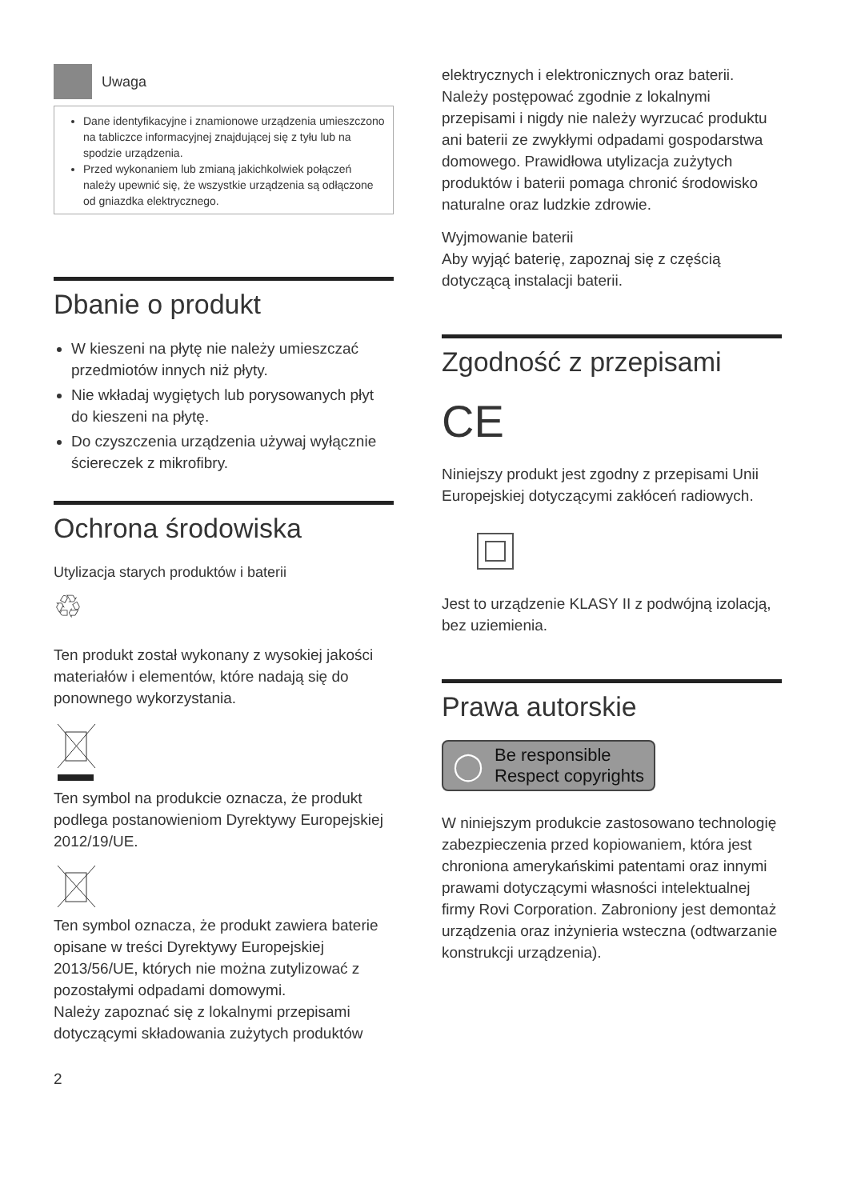Uwaga
Dane identyfikacyjne i znamionowe urządzenia umieszczono na tabliczce informacyjnej znajdującej się z tyłu lub na spodzie urządzenia.
Przed wykonaniem lub zmianą jakichkolwiek połączeń należy upewnić się, że wszystkie urządzenia są odłączone od gniazdka elektrycznego.
Dbanie o produkt
W kieszeni na płytę nie należy umieszczać przedmiotów innych niż płyty.
Nie wkładaj wygiętych lub porysowanych płyt do kieszeni na płytę.
Do czyszczenia urządzenia używaj wyłącznie ściereczek z mikrofibry.
Ochrona środowiska
Utylizacja starych produktów i baterii
♲
Ten produkt został wykonany z wysokiej jakości materiałów i elementów, które nadają się do ponownego wykorzystania.
Ten symbol na produkcie oznacza, że produkt podlega postanowieniom Dyrektywy Europejskiej 2012/19/UE.
Ten symbol oznacza, że produkt zawiera baterie opisane w treści Dyrektywy Europejskiej 2013/56/UE, których nie można zutylizować z pozostałymi odpadami domowymi.
Należy zapoznać się z lokalnymi przepisami dotyczącymi składowania zużytych produktów
2
elektrycznych i elektronicznych oraz baterii. Należy postępować zgodnie z lokalnymi przepisami i nigdy nie należy wyrzucać produktu ani baterii ze zwykłymi odpadami gospodarstwa domowego. Prawidłowa utylizacja zużytych produktów i baterii pomaga chronić środowisko naturalne oraz ludzkie zdrowie.
Wyjmowanie baterii
Aby wyjąć baterię, zapoznaj się z częścią dotyczącą instalacji baterii.
Zgodność z przepisami
CE
Niniejszy produkt jest zgodny z przepisami Unii Europejskiej dotyczącymi zakłóceń radiowych.
Jest to urządzenie KLASY II z podwójną izolacją, bez uziemienia.
Prawa autorskie
◯ Be responsible
Respect copyrights
W niniejszym produkcie zastosowano technologię zabezpieczenia przed kopiowaniem, która jest chroniona amerykańskimi patentami oraz innymi prawami dotyczącymi własności intelektualnej firmy Rovi Corporation. Zabroniony jest demontaż urządzenia oraz inżynieria wsteczna (odtwarzanie konstrukcji urządzenia).